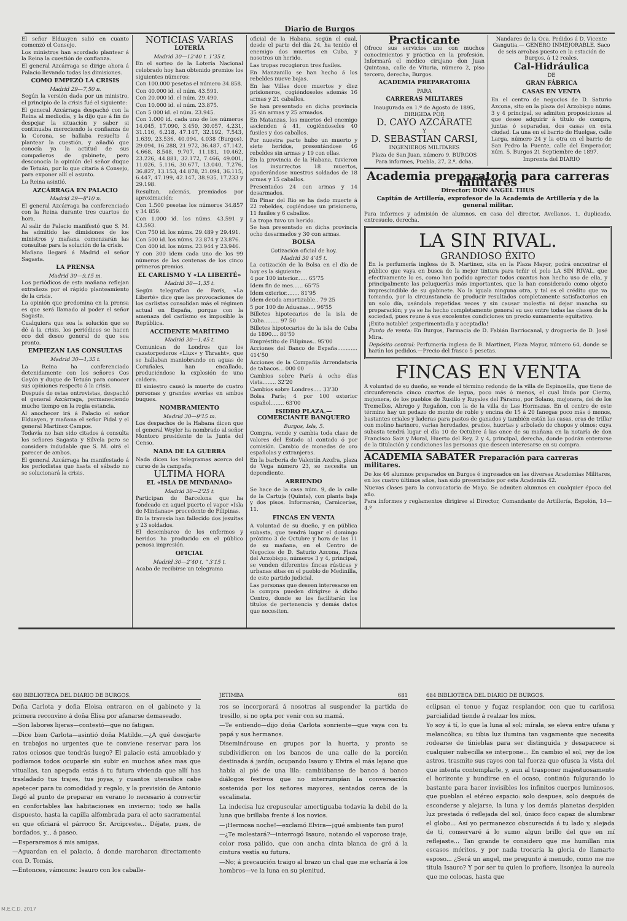Diario de Burgos
El señor Elduayen salió en cuanto comenzó el Consejo.
Los ministros han acordado plantear á la Reina la cuestión de confianza.
El general Azcárraga se dirige ahora á Palacio llevando todas las dimisiones.
COMO EMPEZÓ LA CRISIS
Madrid 29—7,50 n.
Según la versión dada por un ministro, el principio de la crisis fué el siguiente:
El general Azcárraga despachó con la Reina al mediodía, y la dijo que á fin de despejar la situación y saber si continuaba mereciendo la confianza de la Corona, se hallaba resuelto á plantear la cuestión, y añadió que conocía ya la actitud de sus compañeros de gabinete, pero desconocía la opinión del señor duque de Tetuán, por lo que citaría á Consejo, para exponer allí el asunto.
La Reina asintió.
AZCÁRRAGA EN PALACIO
Madrid 29—8'10 n.
El general Azcárraga ha conferenciado con la Reina durante tres cuartos de hora.
Al salir de Palacio manifestó que S. M. ha admitido las dimisiones de los ministros y mañana comenzarán las consultas para la solución de la crisis.
Mañana llegará á Madrid el señor Sagasta.
LA PRENSA
Madrid 30—9,15 m.
Los periódicos de esta mañana reflejan extrañeza por el rápido planteamiento de la crisis.
La opinión que predomina en la prensa es que será llamado al poder el señor Sagasta.
Cualquiera que sea la solución que se dé á la crisis, los periódicos se hacen eco del deseo general de que sea pronto.
EMPIEZAN LAS CONSULTAS
Madrid 30—1,35 t.
La Reina ha conferenciado detenidamente con los señores Cos Gayón y duque de Tetuán para conocer sus opiniones respecto á la crisis.
Después de estas entrevistas, despachó el general Azcárraga, permaneciendo mucho tiempo en la regia estancia.
Al anochecer irá á Palacio el señor Elduayen, y mañana el señor Pidal y el general Martínez Campos.
Todavía no han sido citados á consulta los señores Sagasta y Silvela pero se considera indudable que S. M. oirá el parecer de ambos.
El general Azcárraga ha manifestado á los periodistas que hasta el sábado no se solucionará la crisis.
NOTICIAS VARIAS
LOTERÍA
Madrid 30—12'40 t. 1'35 t.
En el sorteo de la Lotería Nacional celebrado hoy han obtenido premios los siguientes números:
Con 100.000 pesetas el número 34.858.
Con 40.000 id. el núm. 43.591.
Con 20.000 id. el núm. 29.490.
Con 10.000 id. el núm. 23.875.
Con 5 000 id. el núm. 23.945.
Con 1.000 id. cada uno de los números 14.045, 17.090, 3.450, 30.057, 4.231, 31.116, 6.218, 47.147, 32.192, 7.543, 1.639, 23.536, 40.094, 4.038 (Burgos), 29.094, 16.288, 21.972, 36.487, 47.142, 4.668, 8.548, 9.707, 11.181, 10.462, 23.226, 44.881, 32.172, 7.466, 49.001, 11.026, 5.116, 30.677, 13.040, 7.276, 36.827, 13.153, 44.878, 21.094, 36.115, 6.447, 47.199, 42.147, 38.935, 17.233 y 29.198.
Resultan, además, premiados por aproximación:
Con 1.500 pesetas los números 34.857 y 34 859.
Con 1.000 id. los núms. 43.591 y 43.593.
Con 750 id. los núms. 29.489 y 29.491.
Con 500 id. los núms. 23.874 y 23.876.
Con 400 id. los núms. 23.944 y 23.946.
Y con 300 idem cada uno de los 99 números de las centenas de los cinco primeros premios.
EL CARLISMO Y «LA LIBERTÉ»
Madrid 30—1,35 t.
Según telegrafían de París, «La Liberté» dice que las provocaciones de los carlistas consolidan más el régimen actual en España, porque con la amenaza del carlismo es imposible la República.
ACCIDENTE MARÍTIMO
Madrid 30—1,45 t.
Comunican de Londres que los cazatorpederos «Liux» y Thrasht», que se hallaban maniobrando en aguas de Coruñales, han encallado, produciéndose la explosión de una caldera.
El siniestro causó la muerte de cuatro personas y grandes averías en ambos buques.
NOMBRAMIENTO
Madrid 30—9'15 m.
Los despachos de la Habana dicen que el general Weyler ha nombrado al señor Montoro presidente de la Junta del Censo.
NADA DE LA GUERRA
Nada dicen los telegramas acerca del curso de la campaña.
ULTIMA HORA
EL «ISLA DE MINDANAO»
Madrid 30—2'25 t.
Participan de Barcelona que ha fondeado en aquel puerto el vapor «Isla de Mindanao» procedente de Filipinas.
En la travesía han fallecido dos jesuitas y 23 soldados.
El desembarco de los enfermos y heridos ha producido en el público penosa impresión.
OFICIAL
Madrid 30—2'40 t. " 3'15 t.
Acaba de recibirse un telegrama
oficial de la Habana, según el cual, desde el parte del día 24, ha tenido el enemigo dos muertos en Cuba, y nosotros un herido.
Las tropas recogieron tres fusiles.
En Manzanillo se han hecho á los rebeldes nueve bajas.
En las Villas doce muertos y diez prisioneros, cogiéndoseles además 16 armas y 21 caballos.
Se han presentado en dicha provincia 35 sin armas y 25 armados.
En Matanzas, los muertos del enemigo ascienden á 41, cogiéndoseles 40 fusiles y dos caballos.
Por nuestra parte hubo un muerto y siete heridos, presentándose 46 rebeldes sin armas y 19 con ellas.
En la provincia de la Habana, tuvieron los insurrectos 18 muertos, apoderándose nuestros soldados de 18 armas y 15 caballos.
Presentados 24 con armas y 14 desarmados.
En Pinar del Rio se ha dado muerte á 22 rebeldes, cogiéndose un prisionero, 11 fusiles y 6 caballos.
La tropa tuvo un herido.
Se han presentado en dicha provincia ocho desarmados y 30 con armas.
BOLSA
Cotización oficial de hoy.
Madrid 30 4'45 t.
La cotización de la Bolsa en el día de hoy es la siguiente:
4 por 100 interior...... 65'75
Idem fin de mes...... 65'75
Idem exterior........ 81'95
Idem deuda amortizable.. 79 25
5 por 100 de Aduanas.... 96'55
Billetes hipotecarios de la isla de Cuba......... 97 50
Billetes hipotecarios de la isla de Cuba de 1890.... 80'50
Empréstito de Filipinas.. 95'00
Acciones del Banco de España............ 414'50
Acciones de la Compañía Arrendataria de tabacos... 000 00
Cambios sobre París á ocho días vista........ 32'20
Cambios sobre Londres..... 33'30
Bolsa París; 4 por 100 exterior español........ 63'00
ISIDRO PLAZA.—COMERCIANTE BANQUERO
Burgos, Isla, 5.
Compra, vende y cambia toda clase de valores del Estado al contado ó por comisión. Cambio de monedas de oro españolas y extranjeras.
En la barbería de Valentín Azofra, plaza de Vega número 23, se necesita un dependiente.
ARRIENDO
Se hace de la casa núm. 9, de la calle de la Cartuja (Quinta), con planta baja y dos pisos. Informarán, Carnicerías, 11.
FINCAS EN VENTA
A voluntad de su dueño, y en pública subasta, que tendrá lugar el domingo próximo 3 de Octubre y hora de las 11 de su mañana, en el Centro de Negocios de D. Saturio Azcona, Plaza del Arzobispo, números 3 y 4, principal, se venden diferentes fincas rústicas y urbanas sitas en el pueblo de Medinilla, de este partido judicial.
Las personas que deseen interesarse en la compra pueden dirigirse á dicho Centro, donde se les facilitarán los títulos de pertenencia y demás datos que necesiten.
Practicante
Ofrece sus servicios uno con muchos conocimientos y práctica en la profesión. Informará el médico cirujano don Juan Quintana, calle de Vitoria, número 2, piso tercero, derecha, Burgos.
ACADEMIA PREPARATORIA
PARA
CARRERAS MILITARES
Inaugurada en 1.º de Agosto de 1895, DIRIGIDA POR
D. CAYO AZCÁRATE
Y
D. SEBASTIAN CARSI,
INGENIEROS MILITARES
Plaza de San Juan, número 9. BURGOS
Para informes, Puebla, 27, 2.º, dcha.
Nandares de la Oca. Pedidos á D. Vicente Gangutia.— GENERO INMEJORABLE. Saco de seis arrobas puesto en la estación de Burgos, á 12 reales.
Cal-Hidráulica
DE
GRAN FÁBRICA
CASAS EN VENTA
En el centro de negocios de D. Saturio Azcona, sito en la plaza del Arzobispo núms. 3 y 4 principal, se admiten proposiciones al que desee adquirir á título de compra, juntas ó separadas, dos casas en esta ciudad. La una en el barrio de Huelgas, calle Larga, número 24 y la otra en el barrio de San Pedro la Fuente, calle del Emperador, núm. 5. Burgos 21 Septiembre de 1897.
Imprenta del DIARIO
Academia preparatoria para carreras militares
Director: DON ANGEL THUS
Capitán de Artillería, exprofesor de la Academia de Artillería y de la general militar.
Para informes y admisión de alumnos, en casa del director, Avellanos, 1, duplicado, entresuelo, derecha.
LA SIN RIVAL.
GRANDIOSO ÉXITO
En la perfumería inglesa de B. Martinez, sita en la Plaza Mayor, podrá encontrar el público que vaya en busca de la mejor tintura para teñir el pelo LA SIN RIVAL, que efectivamente lo es, como han podido apreciar todos cuantos han hecho uso de ella, y principalmente las peluquerías más importantes, que la han considerado como objeto imprescindible de su gabinete. No la iguala ninguna otra, y tal es el crédito que va tomando, por la circunstancia de producir resultados completamente satisfactorios en un solo día, usándola repetidas veces y sin causar molestia ni dejar mancha su preparación; y ya se ha hecho completamente general su uso entre todas las clases de la sociedad, pues reune á sus excelentes condiciones un precio sumamente equitativo.
¡Exito notable! ¡experimentadla y aceptadla!
Punto de venta: En Burgos, Farmacia de D. Fabián Barriocanal, y droguería de D. José Mira.
Depósito central: Perfumería inglesa de B. Martinez, Plaza Mayor, número 64, donde se harán los pedidos.—Precio del frasco 5 pesetas.
FINCAS EN VENTA
A voluntad de su dueño, se vende el término redondo de la villa de Espinosilla, que tiene de circunferencia cinco cuartos de legua, poco más ó menos, el cual linda por Cierzo, mojonera, de los pueblos de Rusillo y Ruyales del Páramo, por Solano, mojonera, del de los Tremellos, Abrego y Regañón, con la de la villa de Las Hormazas. En el centro de este término hay un pedazo de monte de roble y encina de 15 á 20 fanegas poco más ó menos, bastantes eriales y laderas para pastos de ganados y también están las casas, eras de trillar con molino harinero, varias heredades, prados, huertas y arbolado de chopos y olmos; cuya subasta tendrá lugar el día 10 de Octubre á las once de su mañana en la notaría de don Francisco Saiz y Moral, Huerto del Rey, 2 y 4, principal, derecha, donde podrán enterarse de la titulación y condiciones las personas que deseen interesarse en su compra.
ACADEMIA SABATER Preparación para carreras militares.
De los 46 alumnos preparados en Burgos é ingresados en las diversas Academias Militares, en los cuatro últimos años, han sido presentados por esta Academia 42.
Nuevas clases para la convocatoria de Mayo. Se admiten alumnos en cualquier época del año.
Para informes y reglamentos dirigirse al Director, Comandante de Artillería, Espolón, 14—4.º
680 BIBLIOTECA DEL DIARIO DE BURGOS.
Doña Carlota y doña Eloisa entraron en el gabinete y la primera reconvino á doña Elisa por afanarse demaseado.
—Son labores lijeras—contestó—que no fatigan.
—Dice bien Carlota—asintió doña Matilde.—¿A qué desojarte en trabajos no urgentes que te conviene reservar para los ratos ociosos que tendrás luego? El palacio está amueblado y podíamos todos ocuparle sin subir en muchos años mas que vituallas, tan apegada estás á tu futura vivienda que allí has trasladado tus trajes, tus joyas, y cuantos utensilios cabe apetecer para tu comodidad y regalo, y la previsión de Antonio llegó al punto de preparar en verano lo necesario á convertir en confortables las habitaciones en invierno: todo se halla dispuesto, hasta la capilla alfombrada para el acto sacramental en que oficiará el párroco Sr. Arcipreste... Déjate, pues, de bordados, y... á paseo.
—Esperaremos á mis amigas.
—Aguardan en el palacio, á donde marcharon directamente con D. Tomás.
—Entonces, vámonos: Isauro con los caballe-
JETIMBA 681
ros se incorporará á nosotras al suspender la partida de tresillo, si no opta por venir con su mamá.
—Te entiendo—dijo doña Carlota sonriente—que vaya con tu papá y sus hermanos.
Diseminárouse en grupos por la huerta, y pronto se subdividieron en los bancos de una calle de la porción destinada á jardín, ocupando Isauro y Elvira el más lejano que había al pié de una lila: cambiábanse de banco á banco diálogos festivos que no interrumpían la conversación sostenida por los señores mayores, sentados cerca de la escalinata.
La indecisa luz crepuscular amortiguaba todavía la debil de la luna que brillaba frente á los novios.
—¡Hermosa noche!—exclamó Elvira—¡qué ambiente tan puro!
—¿Te molestará?—interrogó Isauro, notando el vaporoso traje, color rosa pálido, que con ancha cinta blanca de gró á la cintura vestía su futura.
—No; á precaución traigo al brazo un chal que me echaría á los hombros—ve la luna en su plenitud.
684 BIBLIOTECA DEL DIARIO DE BURGOS.
eclipsan el tenue y fugaz resplandor, con que tu cariñosa parcialidad tiende á realzar los míos.
Yo soy á tí, lo que la luna al sol: mírala, se eleva entre ufana y melancólica; su tibia luz ilumina tan vagamente que necesita rodearse de tinieblas para ser distinguida y desapacece si cualquier nubecilla se interpone... En cambio el sol, rey de los astros, trasmite sus rayos con tal fuerza que ofusca la vista del que intenta contemplarle, y, aun al trasponer majestuosamente el horizonte y hundirse en el ocaso, continúa fulgurando lo bastante para hacer invisibles los infinitos cuerpos luminosos, que pueblan el etéreo espacio: solo despues, solo después de esconderse y alejarse, la luna y los demás planetas despiden luz prestada ó reflejada del sol, único foco capaz de alumbrar el globo... Así yo permanezco obscurecida á tu lado y, alejada de tí, conservaré á lo sumo algun brillo del que en mí reflejaste... Tan grande te considero que me humillan mis escasos méritos, y por nada trocaría la gloria de llamarte esposo... ¿Será un angel, me pregunto á menudo, como me me titula Isauro? Y por ser tu quien lo profiere, lisonjea la aureola que me colocas, hasta que
M.E.C.D. 2017